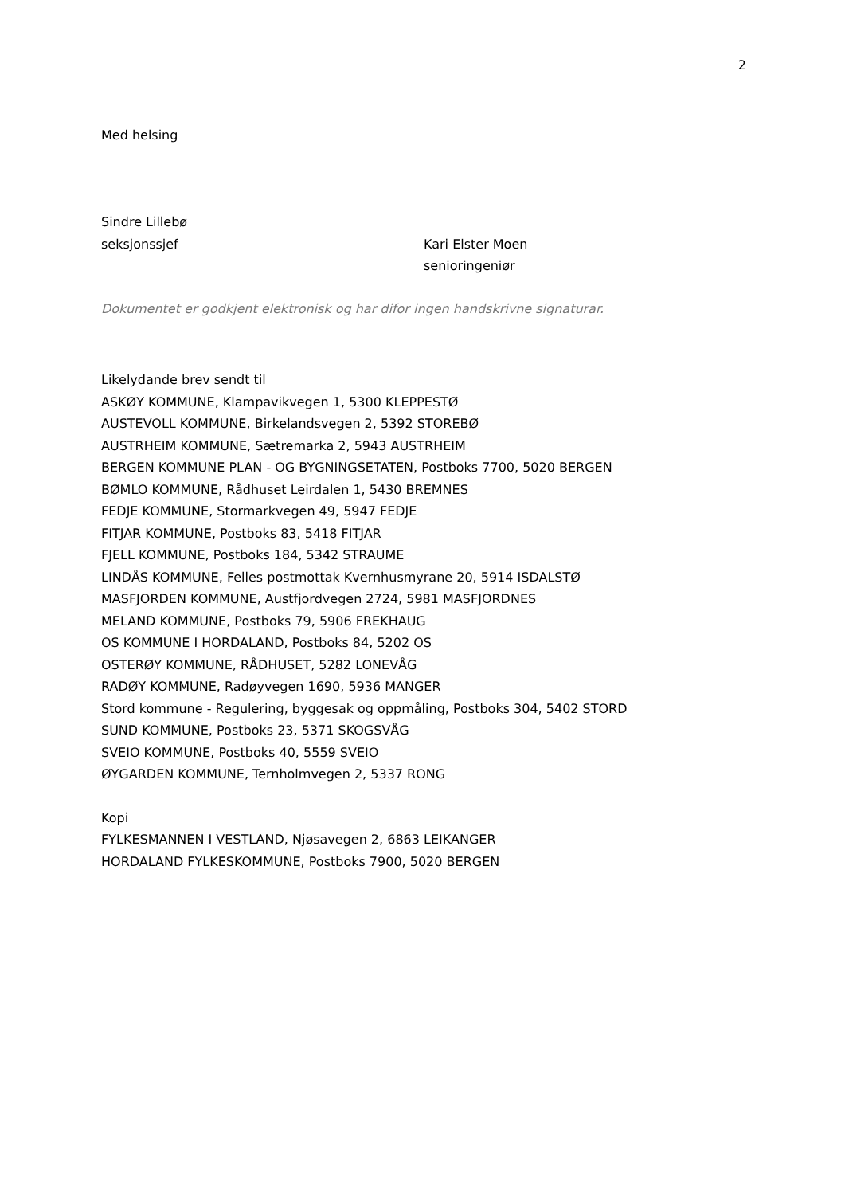2
Med helsing
Sindre Lillebø
seksjonssjef Kari Elster Moen
senioringeniør
Dokumentet er godkjent elektronisk og har difor ingen handskrivne signaturar.
Likelydande brev sendt til
ASKØY KOMMUNE, Klampavikvegen 1, 5300 KLEPPESTØ
AUSTEVOLL KOMMUNE, Birkelandsvegen 2, 5392 STOREBØ
AUSTRHEIM KOMMUNE, Sætremarka 2, 5943 AUSTRHEIM
BERGEN KOMMUNE PLAN - OG BYGNINGSETATEN, Postboks 7700, 5020 BERGEN
BØMLO KOMMUNE, Rådhuset Leirdalen 1, 5430 BREMNES
FEDJE KOMMUNE, Stormarkvegen 49, 5947 FEDJE
FITJAR KOMMUNE, Postboks 83, 5418 FITJAR
FJELL KOMMUNE, Postboks 184, 5342 STRAUME
LINDÅS KOMMUNE, Felles postmottak Kvernhusmyrane 20, 5914 ISDALSTØ
MASFJORDEN KOMMUNE, Austfjordvegen 2724, 5981 MASFJORDNES
MELAND KOMMUNE, Postboks 79, 5906 FREKHAUG
OS KOMMUNE I HORDALAND, Postboks 84, 5202 OS
OSTERØY KOMMUNE, RÅDHUSET, 5282 LONEVÅG
RADØY KOMMUNE, Radøyvegen 1690, 5936 MANGER
Stord kommune - Regulering, byggesak og oppmåling, Postboks 304, 5402 STORD
SUND KOMMUNE, Postboks 23, 5371 SKOGSVÅG
SVEIO KOMMUNE, Postboks 40, 5559 SVEIO
ØYGARDEN KOMMUNE, Ternholmvegen 2, 5337 RONG
Kopi
FYLKESMANNEN I VESTLAND, Njøsavegen 2, 6863 LEIKANGER
HORDALAND FYLKESKOMMUNE, Postboks 7900, 5020 BERGEN